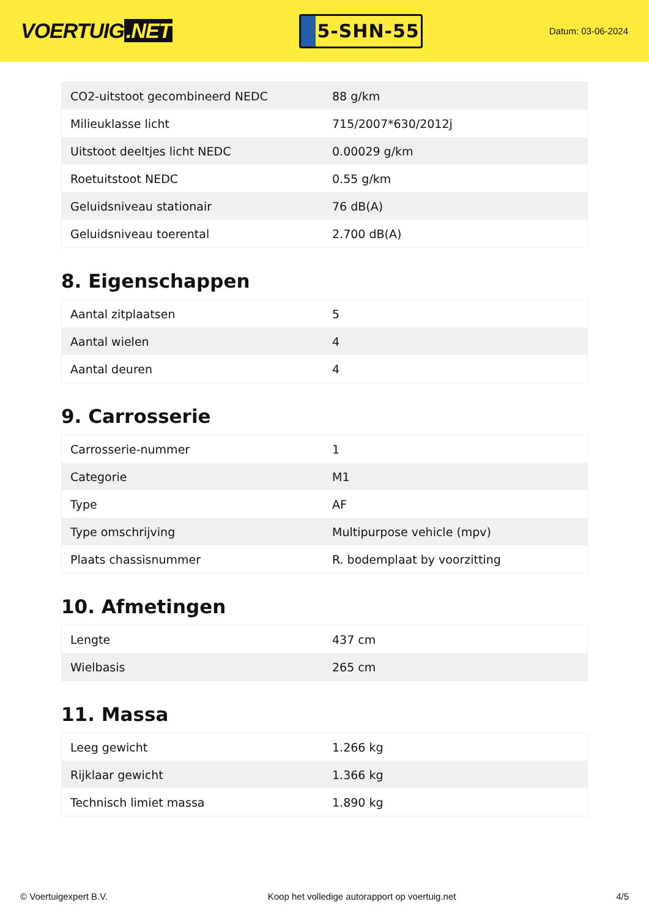VOERTUIG.NET
5-SHN-55
Datum: 03-06-2024
| CO2-uitstoot gecombineerd NEDC | 88 g/km |
| Milieuklasse licht | 715/2007*630/2012j |
| Uitstoot deeltjes licht NEDC | 0.00029 g/km |
| Roetuitstoot NEDC | 0.55 g/km |
| Geluidsniveau stationair | 76 dB(A) |
| Geluidsniveau toerental | 2.700 dB(A) |
8. Eigenschappen
| Aantal zitplaatsen | 5 |
| Aantal wielen | 4 |
| Aantal deuren | 4 |
9. Carrosserie
| Carrosserie-nummer | 1 |
| Categorie | M1 |
| Type | AF |
| Type omschrijving | Multipurpose vehicle (mpv) |
| Plaats chassisnummer | R. bodemplaat by voorzitting |
10. Afmetingen
| Lengte | 437 cm |
| Wielbasis | 265 cm |
11. Massa
| Leeg gewicht | 1.266 kg |
| Rijklaar gewicht | 1.366 kg |
| Technisch limiet massa | 1.890 kg |
© Voertuigexpert B.V. Koop het volledige autorapport op voertuig.net 4/5